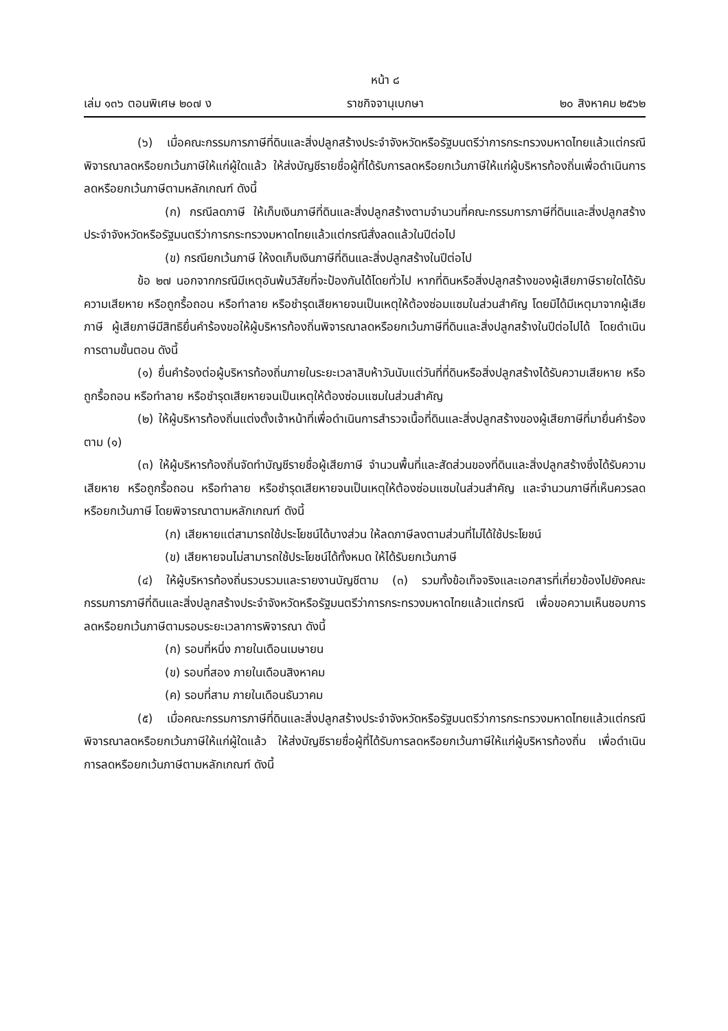หน้า ๘
เล่ม ๑๓๖ ตอนพิเศษ ๒๐๗ ง ราชกิจจานุเบกษา ๒๐ สิงหาคม ๒๕๖๒
(๖) เมื่อคณะกรรมการภาษีที่ดินและสิ่งปลูกสร้างประจำจังหวัดหรือรัฐมนตรีว่าการกระทรวงมหาดไทยแล้วแต่กรณี พิจารณาลดหรือยกเว้นภาษีให้แก่ผู้ใดแล้ว ให้ส่งบัญชีรายชื่อผู้ที่ได้รับการลดหรือยกเว้นภาษีให้แก่ผู้บริหารท้องถิ่นเพื่อดำเนินการลดหรือยกเว้นภาษีตามหลักเกณฑ์ ดังนี้
(ก) กรณีลดภาษี ให้เก็บเงินภาษีที่ดินและสิ่งปลูกสร้างตามจำนวนที่คณะกรรมการภาษีที่ดินและสิ่งปลูกสร้างประจำจังหวัดหรือรัฐมนตรีว่าการกระทรวงมหาดไทยแล้วแต่กรณีสั่งลดแล้วในปีต่อไป
(ข) กรณียกเว้นภาษี ให้งดเก็บเงินภาษีที่ดินและสิ่งปลูกสร้างในปีต่อไป
ข้อ ๒๗ นอกจากกรณีมีเหตุอันพ้นวิสัยที่จะป้องกันได้โดยทั่วไป หากที่ดินหรือสิ่งปลูกสร้างของผู้เสียภาษีรายใดได้รับความเสียหาย หรือถูกรื้อถอน หรือทำลาย หรือชำรุดเสียหายจนเป็นเหตุให้ต้องซ่อมแซมในส่วนสำคัญ โดยมิได้มีเหตุมาจากผู้เสียภาษี ผู้เสียภาษีมีสิทธิยื่นคำร้องขอให้ผู้บริหารท้องถิ่นพิจารณาลดหรือยกเว้นภาษีที่ดินและสิ่งปลูกสร้างในปีต่อไปได้ โดยดำเนินการตามขั้นตอน ดังนี้
(๑) ยื่นคำร้องต่อผู้บริหารท้องถิ่นภายในระยะเวลาสิบห้าวันนับแต่วันที่ที่ดินหรือสิ่งปลูกสร้างได้รับความเสียหาย หรือถูกรื้อถอน หรือทำลาย หรือชำรุดเสียหายจนเป็นเหตุให้ต้องซ่อมแซมในส่วนสำคัญ
(๒) ให้ผู้บริหารท้องถิ่นแต่งตั้งเจ้าหน้าที่เพื่อดำเนินการสำรวจเนื้อที่ดินและสิ่งปลูกสร้างของผู้เสียภาษีที่มายื่นคำร้องตาม (๑)
(๓) ให้ผู้บริหารท้องถิ่นจัดทำบัญชีรายชื่อผู้เสียภาษี จำนวนพื้นที่และสัดส่วนของที่ดินและสิ่งปลูกสร้างซึ่งได้รับความเสียหาย หรือถูกรื้อถอน หรือทำลาย หรือชำรุดเสียหายจนเป็นเหตุให้ต้องซ่อมแซมในส่วนสำคัญ และจำนวนภาษีที่เห็นควรลดหรือยกเว้นภาษี โดยพิจารณาตามหลักเกณฑ์ ดังนี้
(ก) เสียหายแต่สามารถใช้ประโยชน์ได้บางส่วน ให้ลดภาษีลงตามส่วนที่ไม่ได้ใช้ประโยชน์
(ข) เสียหายจนไม่สามารถใช้ประโยชน์ได้ทั้งหมด ให้ได้รับยกเว้นภาษี
(๔) ให้ผู้บริหารท้องถิ่นรวบรวมและรายงานบัญชีตาม (๓) รวมทั้งข้อเท็จจริงและเอกสารที่เกี่ยวข้องไปยังคณะกรรมการภาษีที่ดินและสิ่งปลูกสร้างประจำจังหวัดหรือรัฐมนตรีว่าการกระทรวงมหาดไทยแล้วแต่กรณี เพื่อขอความเห็นชอบการลดหรือยกเว้นภาษีตามรอบระยะเวลาการพิจารณา ดังนี้
(ก) รอบที่หนึ่ง ภายในเดือนเมษายน
(ข) รอบที่สอง ภายในเดือนสิงหาคม
(ค) รอบที่สาม ภายในเดือนธันวาคม
(๕) เมื่อคณะกรรมการภาษีที่ดินและสิ่งปลูกสร้างประจำจังหวัดหรือรัฐมนตรีว่าการกระทรวงมหาดไทยแล้วแต่กรณี พิจารณาลดหรือยกเว้นภาษีให้แก่ผู้ใดแล้ว ให้ส่งบัญชีรายชื่อผู้ที่ได้รับการลดหรือยกเว้นภาษีให้แก่ผู้บริหารท้องถิ่น เพื่อดำเนินการลดหรือยกเว้นภาษีตามหลักเกณฑ์ ดังนี้